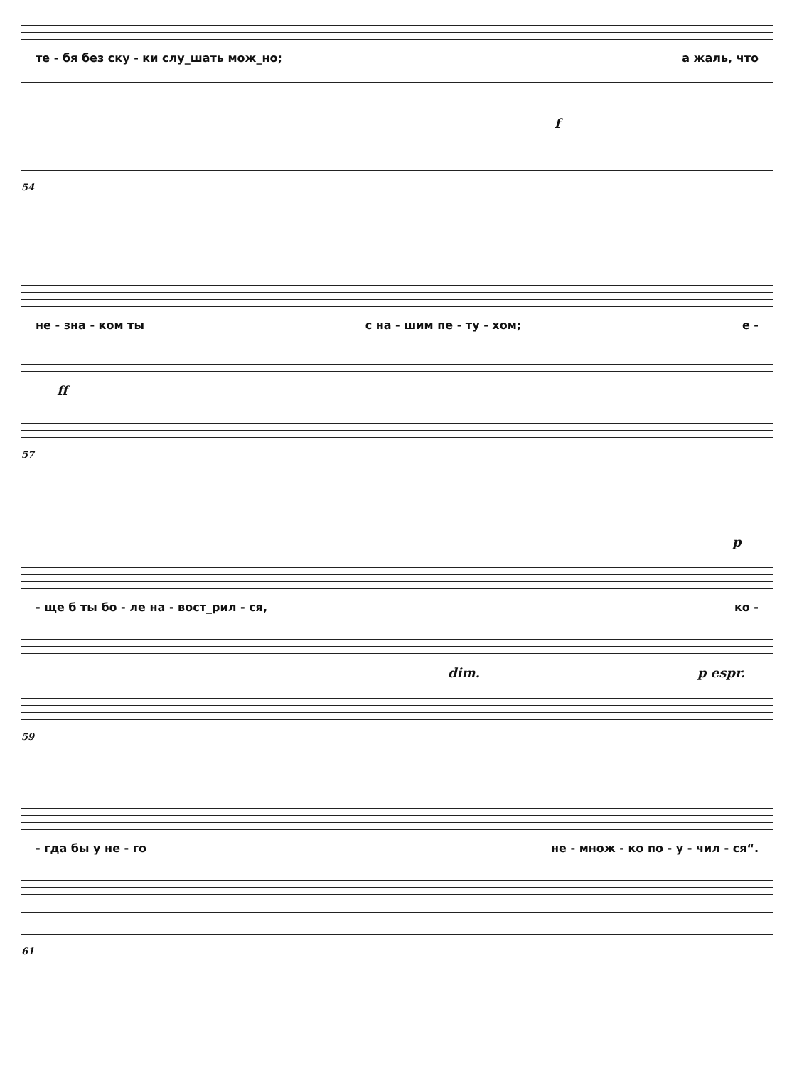те - бя без ску - ки слу_шать мож_но; а жаль, что
f
54
не - зна - ком ты с на - шим пе - ту - хом; е -
ff
57
p
- ще б ты бо - ле на - вост_рил - ся, ко -
dim. p espr.
59
- гда бы у не - го не - множ - ко по - у - чил - ся“.
61